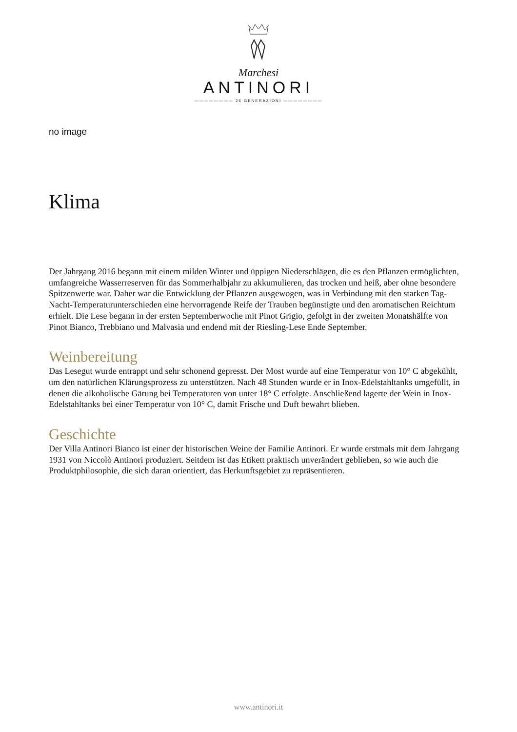Marchesi
ANTINORI
———————— 26 GENERAZIONI ————————
no image
Klima
Der Jahrgang 2016 begann mit einem milden Winter und üppigen Niederschlägen, die es den Pflanzen ermöglichten, umfangreiche Wasserreserven für das Sommerhalbjahr zu akkumulieren, das trocken und heiß, aber ohne besondere Spitzenwerte war. Daher war die Entwicklung der Pflanzen ausgewogen, was in Verbindung mit den starken Tag-Nacht-Temperaturunterschieden eine hervorragende Reife der Trauben begünstigte und den aromatischen Reichtum erhielt. Die Lese begann in der ersten Septemberwoche mit Pinot Grigio, gefolgt in der zweiten Monatshälfte von Pinot Bianco, Trebbiano und Malvasia und endend mit der Riesling-Lese Ende September.
Weinbereitung
Das Lesegut wurde entrappt und sehr schonend gepresst. Der Most wurde auf eine Temperatur von 10° C abgekühlt, um den natürlichen Klärungsprozess zu unterstützen. Nach 48 Stunden wurde er in Inox-Edelstahltanks umgefüllt, in denen die alkoholische Gärung bei Temperaturen von unter 18° C erfolgte. Anschließend lagerte der Wein in Inox-Edelstahltanks bei einer Temperatur von 10° C, damit Frische und Duft bewahrt blieben.
Geschichte
Der Villa Antinori Bianco ist einer der historischen Weine der Familie Antinori. Er wurde erstmals mit dem Jahrgang 1931 von Niccolò Antinori produziert. Seitdem ist das Etikett praktisch unverändert geblieben, so wie auch die Produktphilosophie, die sich daran orientiert, das Herkunftsgebiet zu repräsentieren.
www.antinori.it